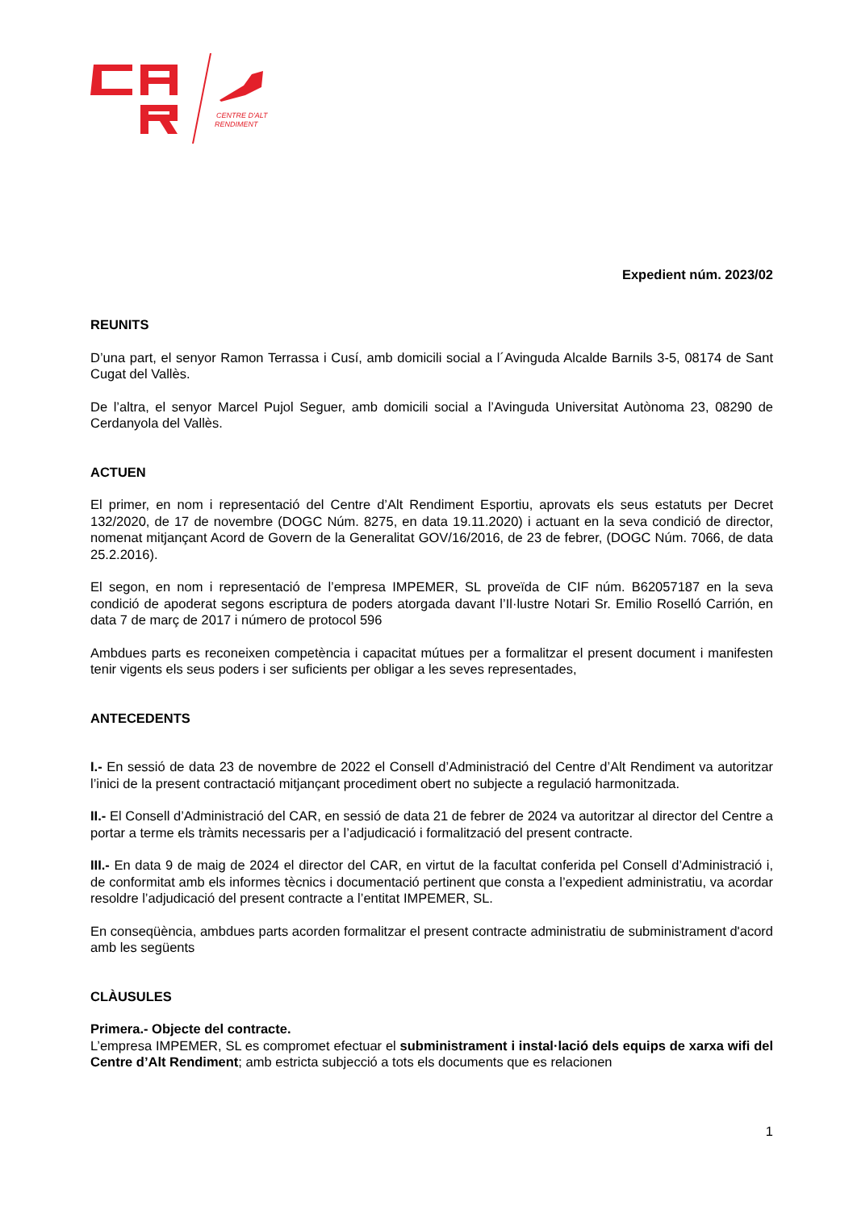CENTRE D'ALT
RENDIMENT
Expedient núm. 2023/02
REUNITS
D’una part, el senyor Ramon Terrassa i Cusí, amb domicili social a l´Avinguda Alcalde Barnils 3-5, 08174 de Sant Cugat del Vallès.
De l’altra, el senyor Marcel Pujol Seguer, amb domicili social a l’Avinguda Universitat Autònoma 23, 08290 de Cerdanyola del Vallès.
ACTUEN
El primer, en nom i representació del Centre d’Alt Rendiment Esportiu, aprovats els seus estatuts per Decret 132/2020, de 17 de novembre (DOGC Núm. 8275, en data 19.11.2020) i actuant en la seva condició de director, nomenat mitjançant Acord de Govern de la Generalitat GOV/16/2016, de 23 de febrer, (DOGC Núm. 7066, de data 25.2.2016).
El segon, en nom i representació de l’empresa IMPEMER, SL proveïda de CIF núm. B62057187 en la seva condició de apoderat segons escriptura de poders atorgada davant l’Il·lustre Notari Sr. Emilio Roselló Carrión, en data 7 de març de 2017 i número de protocol 596
Ambdues parts es reconeixen competència i capacitat mútues per a formalitzar el present document i manifesten tenir vigents els seus poders i ser suficients per obligar a les seves representades,
ANTECEDENTS
I.- En sessió de data 23 de novembre de 2022 el Consell d’Administració del Centre d’Alt Rendiment va autoritzar l’inici de la present contractació mitjançant procediment obert no subjecte a regulació harmonitzada.
II.- El Consell d’Administració del CAR, en sessió de data 21 de febrer de 2024 va autoritzar al director del Centre a portar a terme els tràmits necessaris per a l’adjudicació i formalització del present contracte.
III.- En data 9 de maig de 2024 el director del CAR, en virtut de la facultat conferida pel Consell d’Administració i, de conformitat amb els informes tècnics i documentació pertinent que consta a l’expedient administratiu, va acordar resoldre l’adjudicació del present contracte a l’entitat IMPEMER, SL.
En conseqüència, ambdues parts acorden formalitzar el present contracte administratiu de subministrament d'acord amb les següents
CLÀUSULES
Primera.- Objecte del contracte.
L’empresa IMPEMER, SL es compromet efectuar el subministrament i instal·lació dels equips de xarxa wifi del Centre d’Alt Rendiment; amb estricta subjecció a tots els documents que es relacionen
1